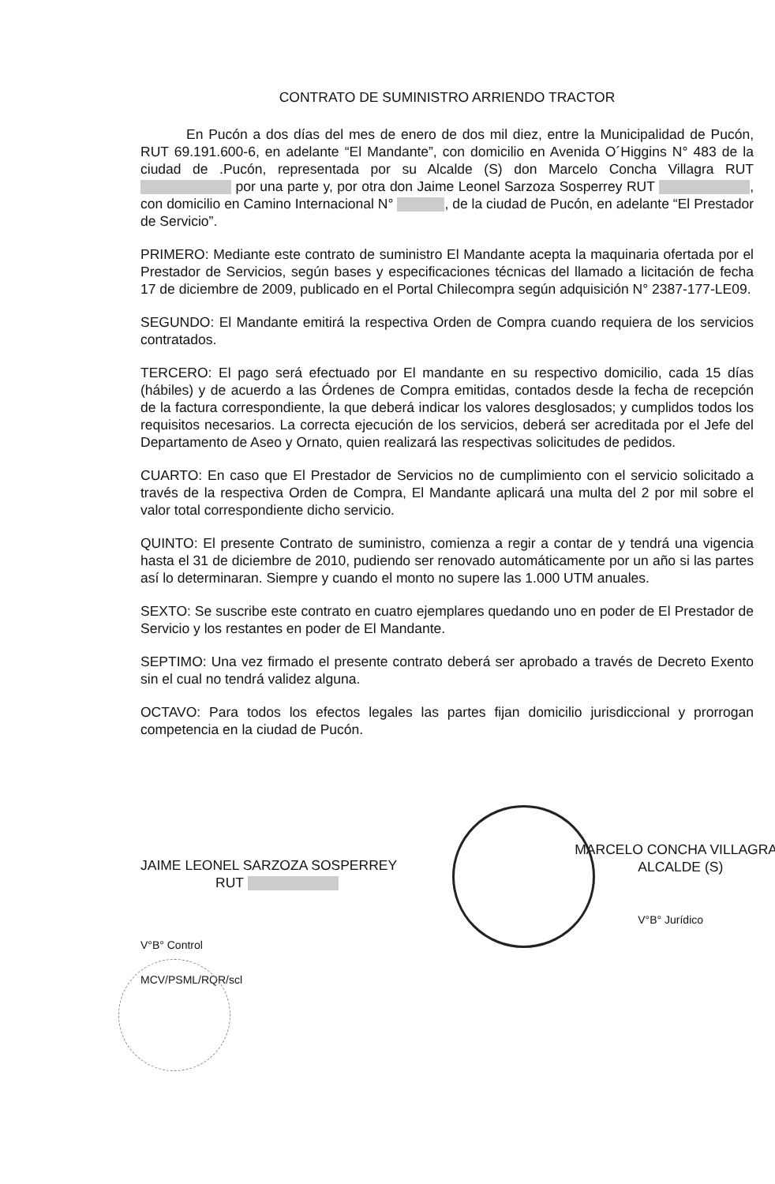CONTRATO DE SUMINISTRO ARRIENDO TRACTOR
En Pucón a dos días del mes de enero de dos mil diez, entre la Municipalidad de Pucón, RUT 69.191.600-6, en adelante “El Mandante”, con domicilio en Avenida O´Higgins N° 483 de la ciudad de .Pucón, representada por su Alcalde (S) don Marcelo Concha Villagra RUT por una parte y, por otra don Jaime Leonel Sarzoza Sosperrey RUT , con domicilio en Camino Internacional N° , de la ciudad de Pucón, en adelante “El Prestador de Servicio”.
PRIMERO: Mediante este contrato de suministro El Mandante acepta la maquinaria ofertada por el Prestador de Servicios, según bases y especificaciones técnicas del llamado a licitación de fecha 17 de diciembre de 2009, publicado en el Portal Chilecompra según adquisición N° 2387-177-LE09.
SEGUNDO: El Mandante emitirá la respectiva Orden de Compra cuando requiera de los servicios contratados.
TERCERO: El pago será efectuado por El mandante en su respectivo domicilio, cada 15 días (hábiles) y de acuerdo a las Órdenes de Compra emitidas, contados desde la fecha de recepción de la factura correspondiente, la que deberá indicar los valores desglosados; y cumplidos todos los requisitos necesarios. La correcta ejecución de los servicios, deberá ser acreditada por el Jefe del Departamento de Aseo y Ornato, quien realizará las respectivas solicitudes de pedidos.
CUARTO: En caso que El Prestador de Servicios no de cumplimiento con el servicio solicitado a través de la respectiva Orden de Compra, El Mandante aplicará una multa del 2 por mil sobre el valor total correspondiente dicho servicio.
QUINTO: El presente Contrato de suministro, comienza a regir a contar de y tendrá una vigencia hasta el 31 de diciembre de 2010, pudiendo ser renovado automáticamente por un año si las partes así lo determinaran. Siempre y cuando el monto no supere las 1.000 UTM anuales.
SEXTO: Se suscribe este contrato en cuatro ejemplares quedando uno en poder de El Prestador de Servicio y los restantes en poder de El Mandante.
SEPTIMO: Una vez firmado el presente contrato deberá ser aprobado a través de Decreto Exento sin el cual no tendrá validez alguna.
OCTAVO: Para todos los efectos legales las partes fijan domicilio jurisdiccional y prorrogan competencia en la ciudad de Pucón.
JAIME LEONEL SARZOZA SOSPERREY
RUT
MARCELO CONCHA VILLAGRA
ALCALDE (S)
V°B° Jurídico
V°B° Control
MCV/PSML/RQR/scl